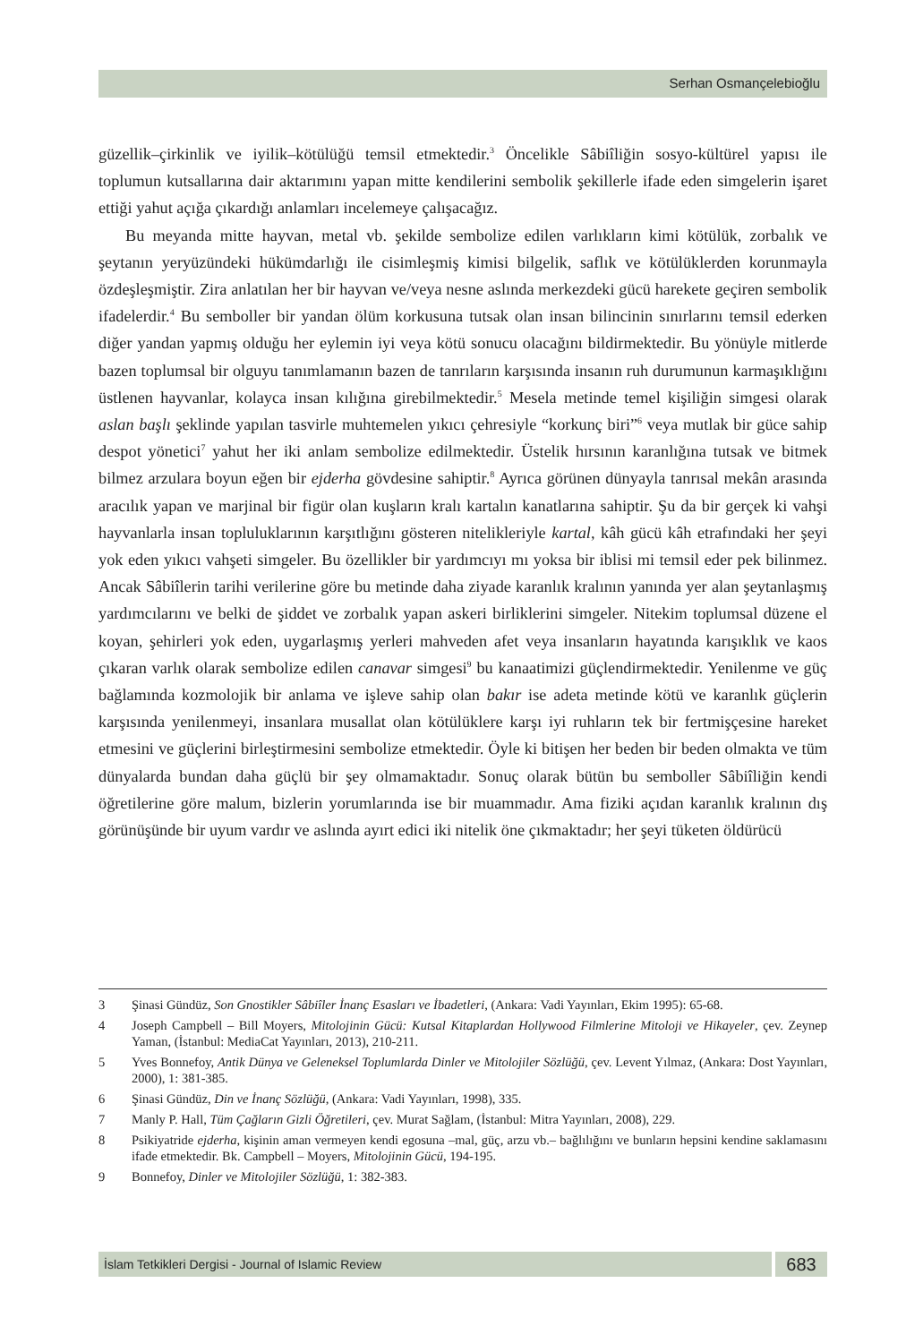Serhan Osmançelebioğlu
güzellik–çirkinlik ve iyilik–kötülüğü temsil etmektedir.<sup>3</sup> Öncelikle Sâbiîliğin sosyo-kültürel yapısı ile toplumun kutsallarına dair aktarımını yapan mitte kendilerini sembolik şekillerle ifade eden simgelerin işaret ettiği yahut açığa çıkardığı anlamları incelemeye çalışacağız.
Bu meyanda mitte hayvan, metal vb. şekilde sembolize edilen varlıkların kimi kötülük, zorbalık ve şeytanın yeryüzündeki hükümdarlığı ile cisimleşmiş kimisi bilgelik, saflık ve kötülüklerden korunmayla özdeşleşmiştir. Zira anlatılan her bir hayvan ve/veya nesne aslında merkezdeki gücü harekete geçiren sembolik ifadelerdir.<sup>4</sup> Bu semboller bir yandan ölüm korkusuna tutsak olan insan bilincinin sınırlarını temsil ederken diğer yandan yapmış olduğu her eylemin iyi veya kötü sonucu olacağını bildirmektedir. Bu yönüyle mitlerde bazen toplumsal bir olguyu tanımlamanın bazen de tanrıların karşısında insanın ruh durumunun karmaşıklığını üstlenen hayvanlar, kolayca insan kılığına girebilmektedir.<sup>5</sup> Mesela metinde temel kişiliğin simgesi olarak aslan başlı şeklinde yapılan tasvirle muhtemelen yıkıcı çehresiyle “korkunç biri”<sup>6</sup> veya mutlak bir güce sahip despot yönetici<sup>7</sup> yahut her iki anlam sembolize edilmektedir. Üstelik hırsının karanlığına tutsak ve bitmek bilmez arzulara boyun eğen bir ejderha gövdesine sahiptir.<sup>8</sup> Ayrıca görünen dünyayla tanrısal mekân arasında aracılık yapan ve marjinal bir figür olan kuşların kralı kartalın kanatlarına sahiptir. Şu da bir gerçek ki vahşi hayvanlarla insan topluluklarının karşıtlığını gösteren nitelikleriyle kartal, kâh gücü kâh etrafındaki her şeyi yok eden yıkıcı vahşeti simgeler. Bu özellikler bir yardımcıyı mı yoksa bir iblisi mi temsil eder pek bilinmez. Ancak Sâbiîlerin tarihi verilerine göre bu metinde daha ziyade karanlık kralının yanında yer alan şeytanlaşmış yardımcılarını ve belki de şiddet ve zorbalık yapan askeri birliklerini simgeler. Nitekim toplumsal düzene el koyan, şehirleri yok eden, uygarlaşmış yerleri mahveden afet veya insanların hayatında karışıklık ve kaos çıkaran varlık olarak sembolize edilen canavar simgesi<sup>9</sup> bu kanaatimizi güçlendirmektedir. Yenilenme ve güç bağlamında kozmolojik bir anlama ve işleve sahip olan bakır ise adeta metinde kötü ve karanlık güçlerin karşısında yenilenmeyi, insanlara musallat olan kötülüklere karşı iyi ruhların tek bir fertmişçesine hareket etmesini ve güçlerini birleştirmesini sembolize etmektedir. Öyle ki bitişen her beden bir beden olmakta ve tüm dünyalarda bundan daha güçlü bir şey olmamaktadır. Sonuç olarak bütün bu semboller Sâbiîliğin kendi öğretilerine göre malum, bizlerin yorumlarında ise bir muammadır. Ama fiziki açıdan karanlık kralının dış görünüşünde bir uyum vardır ve aslında ayırt edici iki nitelik öne çıkmaktadır; her şeyi tüketen öldürücü
3 Şinasi Gündüz, Son Gnostikler Sâbiîler İnanç Esasları ve İbadetleri, (Ankara: Vadi Yayınları, Ekim 1995): 65-68.
4 Joseph Campbell – Bill Moyers, Mitolojinin Gücü: Kutsal Kitaplardan Hollywood Filmlerine Mitoloji ve Hikayeler, çev. Zeynep Yaman, (İstanbul: MediaCat Yayınları, 2013), 210-211.
5 Yves Bonnefoy, Antik Dünya ve Geleneksel Toplumlarda Dinler ve Mitolojiler Sözlüğü, çev. Levent Yılmaz, (Ankara: Dost Yayınları, 2000), 1: 381-385.
6 Şinasi Gündüz, Din ve İnanç Sözlüğü, (Ankara: Vadi Yayınları, 1998), 335.
7 Manly P. Hall, Tüm Çağların Gizli Öğretileri, çev. Murat Sağlam, (İstanbul: Mitra Yayınları, 2008), 229.
8 Psikiyatride ejderha, kişinin aman vermeyen kendi egosuna –mal, güç, arzu vb.– bağlılığını ve bunların hepsini kendine saklamasını ifade etmektedir. Bk. Campbell – Moyers, Mitolojinin Gücü, 194-195.
9 Bonnefoy, Dinler ve Mitolojiler Sözlüğü, 1: 382-383.
İslam Tetkikleri Dergisi - Journal of Islamic Review
683